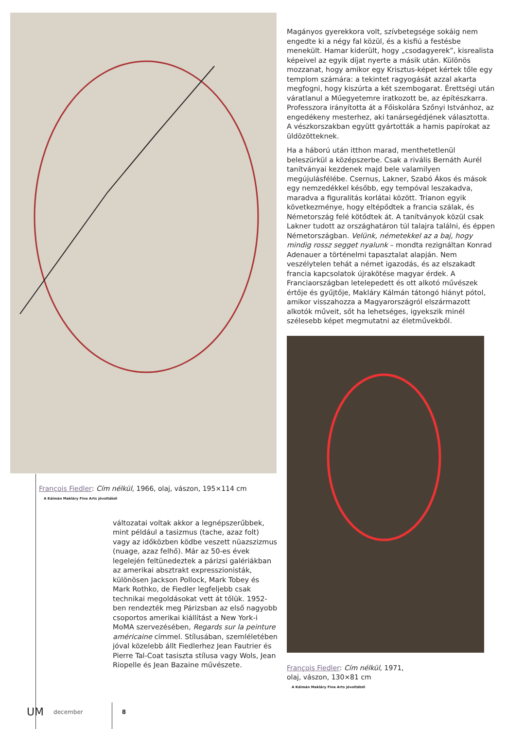François Fiedler: Cím nélkül, 1966, olaj, vászon, 195×114 cm
A Kálmán Makláry Fine Arts jóvoltából
változatai voltak akkor a legnépszerűbbek, mint például a tasizmus (tache, azaz folt) vagy az időközben ködbe veszett nüazszizmus (nuage, azaz felhő). Már az 50-es évek legelején feltünedeztek a párizsi galériákban az amerikai absztrakt expresszionisták, különösen Jackson Pollock, Mark Tobey és Mark Rothko, de Fiedler legfeljebb csak technikai megoldásokat vett át tőlük. 1952-ben rendezték meg Párizsban az első nagyobb csoportos amerikai kiállítást a New York-i MoMA szervezésében, Regards sur la peinture américaine címmel. Stílusában, szemléletében jóval közelebb állt Fiedlerhez Jean Fautrier és Pierre Tal-Coat tasiszta stílusa vagy Wols, Jean Riopelle és Jean Bazaine művészete.
Magányos gyerekkora volt, szívbetegsége sokáig nem engedte ki a négy fal közül, és a kisfiú a festésbe menekült. Hamar kiderült, hogy „csodagyerek”, kisrealista képeivel az egyik díjat nyerte a másik után. Különös mozzanat, hogy amikor egy Krisztus-képet kértek tőle egy templom számára: a tekintet ragyogását azzal akarta megfogni, hogy kiszúrta a két szembogarat. Érettségi után váratlanul a Műegyetemre iratkozott be, az építészkarra. Professzora irányította át a Főiskolára Szőnyi Istvánhoz, az engedékeny mesterhez, aki tanársegédjének választotta. A vészkorszakban együtt gyártották a hamis papírokat az üldözötteknek.
Ha a háború után itthon marad, menthetetlenül beleszürkül a középszerbe. Csak a rivális Bernáth Aurél tanítványai kezdenek majd bele valamilyen megújulásfélébe. Csernus, Lakner, Szabó Ákos és mások egy nemzedékkel később, egy tempóval leszakadva, maradva a figuralitás korlátai között. Trianon egyik következménye, hogy eltépődtek a francia szálak, és Németország felé kötődtek át. A tanítványok közül csak Lakner tudott az országhatáron túl talajra találni, és éppen Németországban. Velünk, németekkel az a baj, hogy mindig rossz segget nyalunk – mondta rezignáltan Konrad Adenauer a történelmi tapasztalat alapján. Nem veszélytelen tehát a német igazodás, és az elszakadt francia kapcsolatok újrakötése magyar érdek. A Franciaországban letelepedett és ott alkotó művészek értője és gyűjtője, Makláry Kálmán tátongó hiányt pótol, amikor visszahozza a Magyarországról elszármazott alkotók műveit, sőt ha lehetséges, igyekszik minél szélesebb képet megmutatni az életművekből.
François Fiedler: Cím nélkül, 1971,
olaj, vászon, 130×81 cm
A Kálmán Makláry Fine Arts jóvoltából
UM december 8